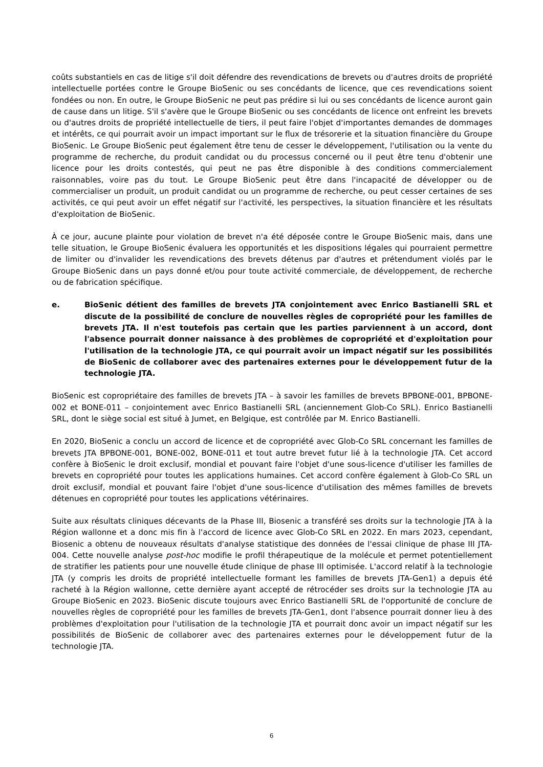coûts substantiels en cas de litige s'il doit défendre des revendications de brevets ou d'autres droits de propriété intellectuelle portées contre le Groupe BioSenic ou ses concédants de licence, que ces revendications soient fondées ou non. En outre, le Groupe BioSenic ne peut pas prédire si lui ou ses concédants de licence auront gain de cause dans un litige. S'il s'avère que le Groupe BioSenic ou ses concédants de licence ont enfreint les brevets ou d'autres droits de propriété intellectuelle de tiers, il peut faire l'objet d'importantes demandes de dommages et intérêts, ce qui pourrait avoir un impact important sur le flux de trésorerie et la situation financière du Groupe BioSenic. Le Groupe BioSenic peut également être tenu de cesser le développement, l'utilisation ou la vente du programme de recherche, du produit candidat ou du processus concerné ou il peut être tenu d'obtenir une licence pour les droits contestés, qui peut ne pas être disponible à des conditions commercialement raisonnables, voire pas du tout. Le Groupe BioSenic peut être dans l'incapacité de développer ou de commercialiser un produit, un produit candidat ou un programme de recherche, ou peut cesser certaines de ses activités, ce qui peut avoir un effet négatif sur l'activité, les perspectives, la situation financière et les résultats d'exploitation de BioSenic.
À ce jour, aucune plainte pour violation de brevet n'a été déposée contre le Groupe BioSenic mais, dans une telle situation, le Groupe BioSenic évaluera les opportunités et les dispositions légales qui pourraient permettre de limiter ou d'invalider les revendications des brevets détenus par d'autres et prétendument violés par le Groupe BioSenic dans un pays donné et/ou pour toute activité commerciale, de développement, de recherche ou de fabrication spécifique.
e. BioSenic détient des familles de brevets JTA conjointement avec Enrico Bastianelli SRL et discute de la possibilité de conclure de nouvelles règles de copropriété pour les familles de brevets JTA. Il n'est toutefois pas certain que les parties parviennent à un accord, dont l'absence pourrait donner naissance à des problèmes de copropriété et d'exploitation pour l'utilisation de la technologie JTA, ce qui pourrait avoir un impact négatif sur les possibilités de BioSenic de collaborer avec des partenaires externes pour le développement futur de la technologie JTA.
BioSenic est copropriétaire des familles de brevets JTA – à savoir les familles de brevets BPBONE-001, BPBONE-002 et BONE-011 – conjointement avec Enrico Bastianelli SRL (anciennement Glob-Co SRL). Enrico Bastianelli SRL, dont le siège social est situé à Jumet, en Belgique, est contrôlée par M. Enrico Bastianelli.
En 2020, BioSenic a conclu un accord de licence et de copropriété avec Glob-Co SRL concernant les familles de brevets JTA BPBONE-001, BONE-002, BONE-011 et tout autre brevet futur lié à la technologie JTA. Cet accord confère à BioSenic le droit exclusif, mondial et pouvant faire l'objet d'une sous-licence d'utiliser les familles de brevets en copropriété pour toutes les applications humaines. Cet accord confère également à Glob-Co SRL un droit exclusif, mondial et pouvant faire l'objet d'une sous-licence d'utilisation des mêmes familles de brevets détenues en copropriété pour toutes les applications vétérinaires.
Suite aux résultats cliniques décevants de la Phase III, Biosenic a transféré ses droits sur la technologie JTA à la Région wallonne et a donc mis fin à l'accord de licence avec Glob-Co SRL en 2022. En mars 2023, cependant, Biosenic a obtenu de nouveaux résultats d'analyse statistique des données de l'essai clinique de phase III JTA-004. Cette nouvelle analyse post-hoc modifie le profil thérapeutique de la molécule et permet potentiellement de stratifier les patients pour une nouvelle étude clinique de phase III optimisée. L'accord relatif à la technologie JTA (y compris les droits de propriété intellectuelle formant les familles de brevets JTA-Gen1) a depuis été racheté à la Région wallonne, cette dernière ayant accepté de rétrocéder ses droits sur la technologie JTA au Groupe BioSenic en 2023. BioSenic discute toujours avec Enrico Bastianelli SRL de l'opportunité de conclure de nouvelles règles de copropriété pour les familles de brevets JTA-Gen1, dont l'absence pourrait donner lieu à des problèmes d'exploitation pour l'utilisation de la technologie JTA et pourrait donc avoir un impact négatif sur les possibilités de BioSenic de collaborer avec des partenaires externes pour le développement futur de la technologie JTA.
6